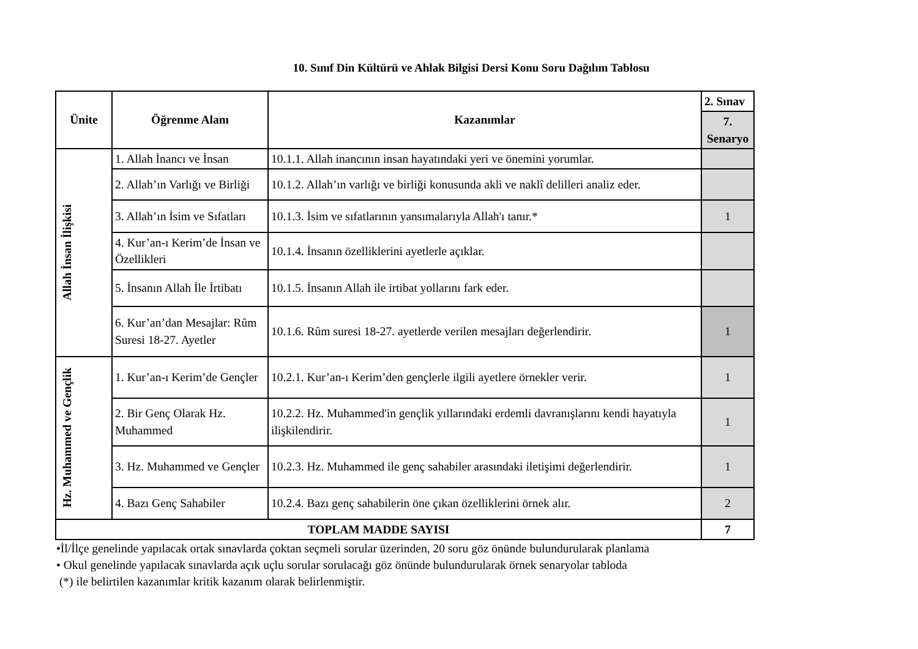10. Sınıf Din Kültürü ve Ahlak Bilgisi Dersi Konu Soru Dağılım Tablosu
| Ünite | Öğrenme Alanı | Kazanımlar | 2. Sınav |
| --- | --- | --- | --- |
| | | | 7. Senaryo |
| Allah İnsan İlişkisi | 1. Allah İnancı ve İnsan | 10.1.1. Allah inancının insan hayatındaki yeri ve önemini yorumlar. | |
| | 2. Allah’ın Varlığı ve Birliği | 10.1.2. Allah’ın varlığı ve birliği konusunda akli ve naklî delilleri analiz eder. | |
| | 3. Allah’ın İsim ve Sıfatları | 10.1.3. İsim ve sıfatlarının yansımalarıyla Allah'ı tanır.* | 1 |
| | 4. Kur’an-ı Kerim’de İnsan ve Özellikleri | 10.1.4. İnsanın özelliklerini ayetlerle açıklar. | |
| | 5. İnsanın Allah İle İrtibatı | 10.1.5. İnsanın Allah ile irtibat yollarını fark eder. | |
| | 6. Kur’an’dan Mesajlar: Rûm Suresi 18-27. Ayetler | 10.1.6. Rûm suresi 18-27. ayetlerde verilen mesajları değerlendirir. | 1 |
| Hz. Muhammed ve Gençlik | 1. Kur’an-ı Kerim’de Gençler | 10.2.1. Kur’an-ı Kerim’den gençlerle ilgili ayetlere örnekler verir. | 1 |
| | 2. Bir Genç Olarak Hz. Muhammed | 10.2.2. Hz. Muhammed'in gençlik yıllarındaki erdemli davranışlarını kendi hayatıyla ilişkilendirir. | 1 |
| | 3. Hz. Muhammed ve Gençler | 10.2.3. Hz. Muhammed ile genç sahabiler arasındaki iletişimi değerlendirir. | 1 |
| | 4. Bazı Genç Sahabiler | 10.2.4. Bazı genç sahabilerin öne çıkan özelliklerini örnek alır. | 2 |
| TOPLAM MADDE SAYISI | | | 7 |
•İl/İlçe genelinde yapılacak ortak sınavlarda çoktan seçmeli sorular üzerinden, 20 soru göz önünde bulundurularak planlama
• Okul genelinde yapılacak sınavlarda açık uçlu sorular sorulacağı göz önünde bulundurularak örnek senaryolar tabloda
(*) ile belirtilen kazanımlar kritik kazanım olarak belirlenmiştir.